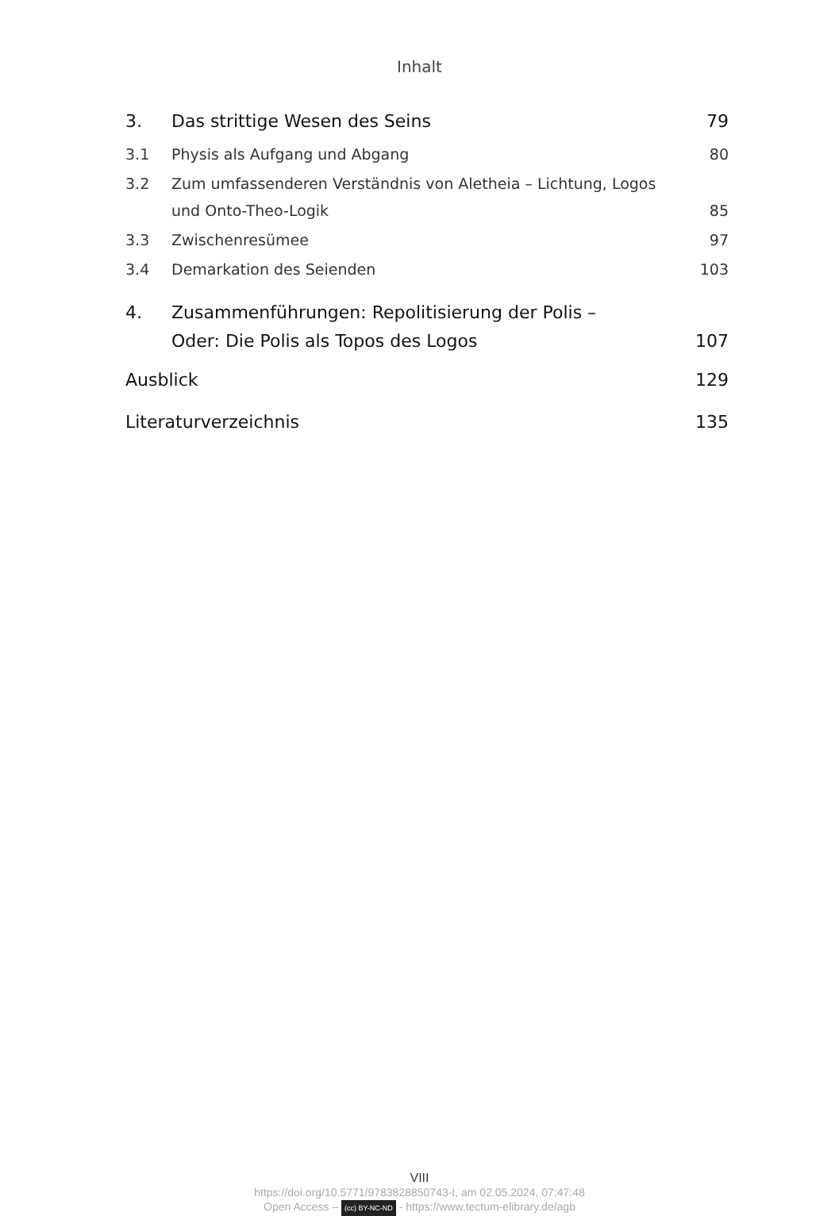Inhalt
3. Das strittige Wesen des Seins 79
3.1 Physis als Aufgang und Abgang 80
3.2 Zum umfassenderen Verständnis von Aletheia – Lichtung, Logos
und Onto-Theo-Logik 85
3.3 Zwischenresümee 97
3.4 Demarkation des Seienden 103
4. Zusammenführungen: Repolitisierung der Polis –
Oder: Die Polis als Topos des Logos 107
Ausblick 129
Literaturverzeichnis 135
VIII
https://doi.org/10.5771/9783828850743-I, am 02.05.2024, 07:47:48
Open Access – (cc) BY-NC-ND - https://www.tectum-elibrary.de/agb